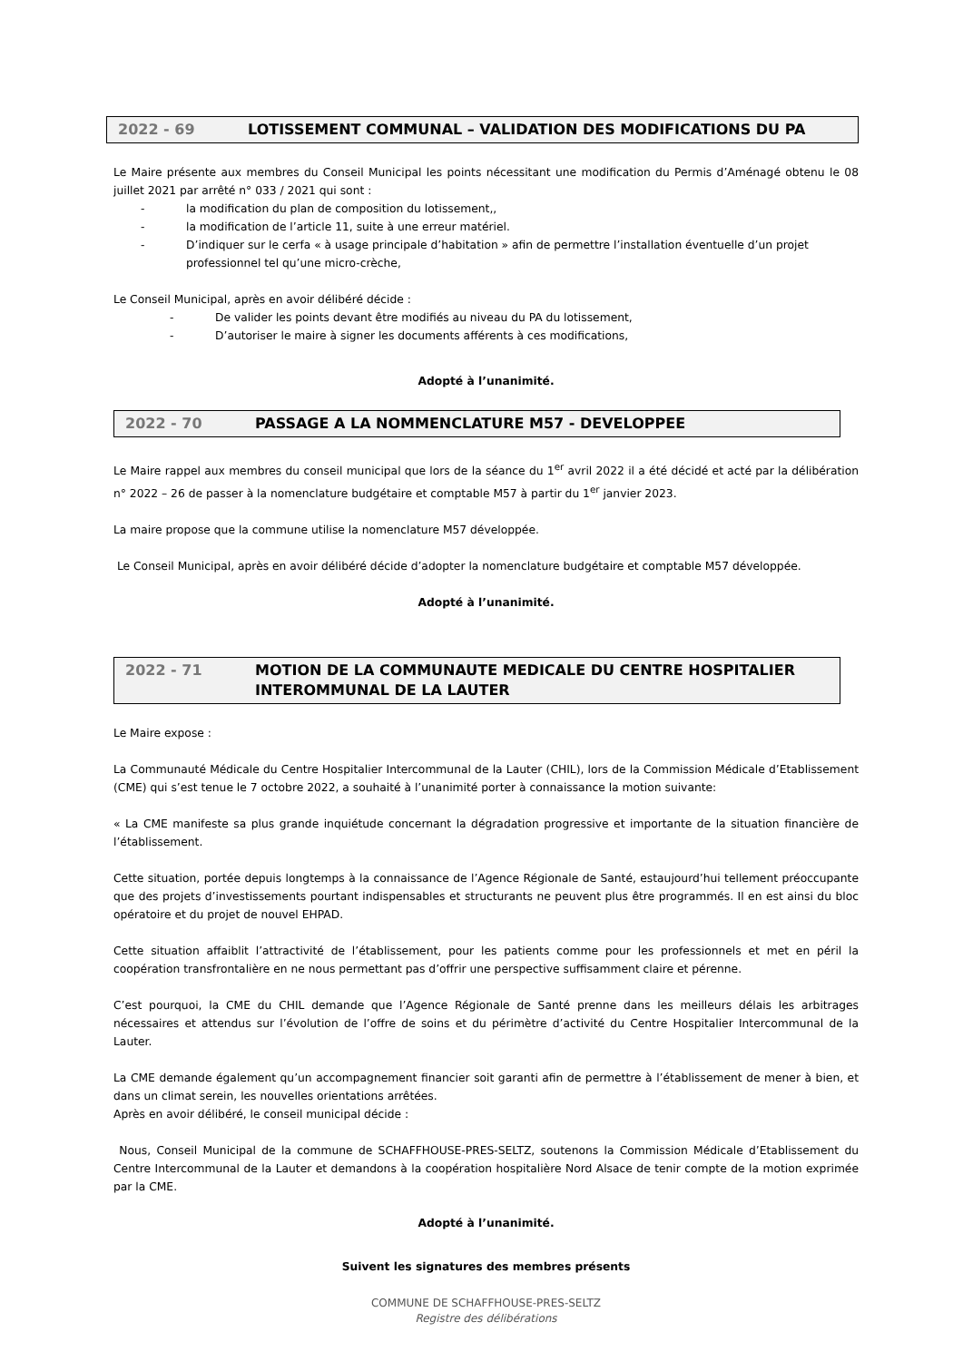2022 - 69 LOTISSEMENT COMMUNAL – VALIDATION DES MODIFICATIONS DU PA
Le Maire présente aux membres du Conseil Municipal les points nécessitant une modification du Permis d’Aménagé obtenu le 08 juillet 2021 par arrêté n° 033 / 2021 qui sont :
- la modification du plan de composition du lotissement,,
- la modification de l’article 11, suite à une erreur matériel.
- D’indiquer sur le cerfa « à usage principale d’habitation » afin de permettre l’installation éventuelle d’un projet professionnel tel qu’une micro-crèche,
Le Conseil Municipal, après en avoir délibéré décide :
- De valider les points devant être modifiés au niveau du PA du lotissement,
- D’autoriser le maire à signer les documents afférents à ces modifications,
Adopté à l’unanimité.
2022 - 70 PASSAGE A LA NOMMENCLATURE M57 - DEVELOPPEE
Le Maire rappel aux membres du conseil municipal que lors de la séance du 1<sup>er</sup> avril 2022 il a été décidé et acté par la délibération n° 2022 – 26 de passer à la nomenclature budgétaire et comptable M57 à partir du 1<sup>er</sup> janvier 2023.
La maire propose que la commune utilise la nomenclature M57 développée.
Le Conseil Municipal, après en avoir délibéré décide d’adopter la nomenclature budgétaire et comptable M57 développée.
Adopté à l’unanimité.
2022 - 71 MOTION DE LA COMMUNAUTE MEDICALE DU CENTRE HOSPITALIER INTEROMMUNAL DE LA LAUTER
Le Maire expose :
La Communauté Médicale du Centre Hospitalier Intercommunal de la Lauter (CHIL), lors de la Commission Médicale d’Etablissement (CME) qui s’est tenue le 7 octobre 2022, a souhaité à l’unanimité porter à connaissance la motion suivante:
« La CME manifeste sa plus grande inquiétude concernant la dégradation progressive et importante de la situation financière de l’établissement.
Cette situation, portée depuis longtemps à la connaissance de l’Agence Régionale de Santé, estaujourd’hui tellement préoccupante que des projets d’investissements pourtant indispensables et structurants ne peuvent plus être programmés. Il en est ainsi du bloc opératoire et du projet de nouvel EHPAD.
Cette situation affaiblit l’attractivité de l’établissement, pour les patients comme pour les professionnels et met en péril la coopération transfrontalière en ne nous permettant pas d’offrir une perspective suffisamment claire et pérenne.
C’est pourquoi, la CME du CHIL demande que l’Agence Régionale de Santé prenne dans les meilleurs délais les arbitrages nécessaires et attendus sur l’évolution de l’offre de soins et du périmètre d’activité du Centre Hospitalier Intercommunal de la Lauter.
La CME demande également qu’un accompagnement financier soit garanti afin de permettre à l’établissement de mener à bien, et dans un climat serein, les nouvelles orientations arrêtées.
Après en avoir délibéré, le conseil municipal décide :
Nous, Conseil Municipal de la commune de SCHAFFHOUSE-PRES-SELTZ, soutenons la Commission Médicale d’Etablissement du Centre Intercommunal de la Lauter et demandons à la coopération hospitalière Nord Alsace de tenir compte de la motion exprimée par la CME.
Adopté à l’unanimité.
Suivent les signatures des membres présents
COMMUNE DE SCHAFFHOUSE-PRES-SELTZ
Registre des délibérations